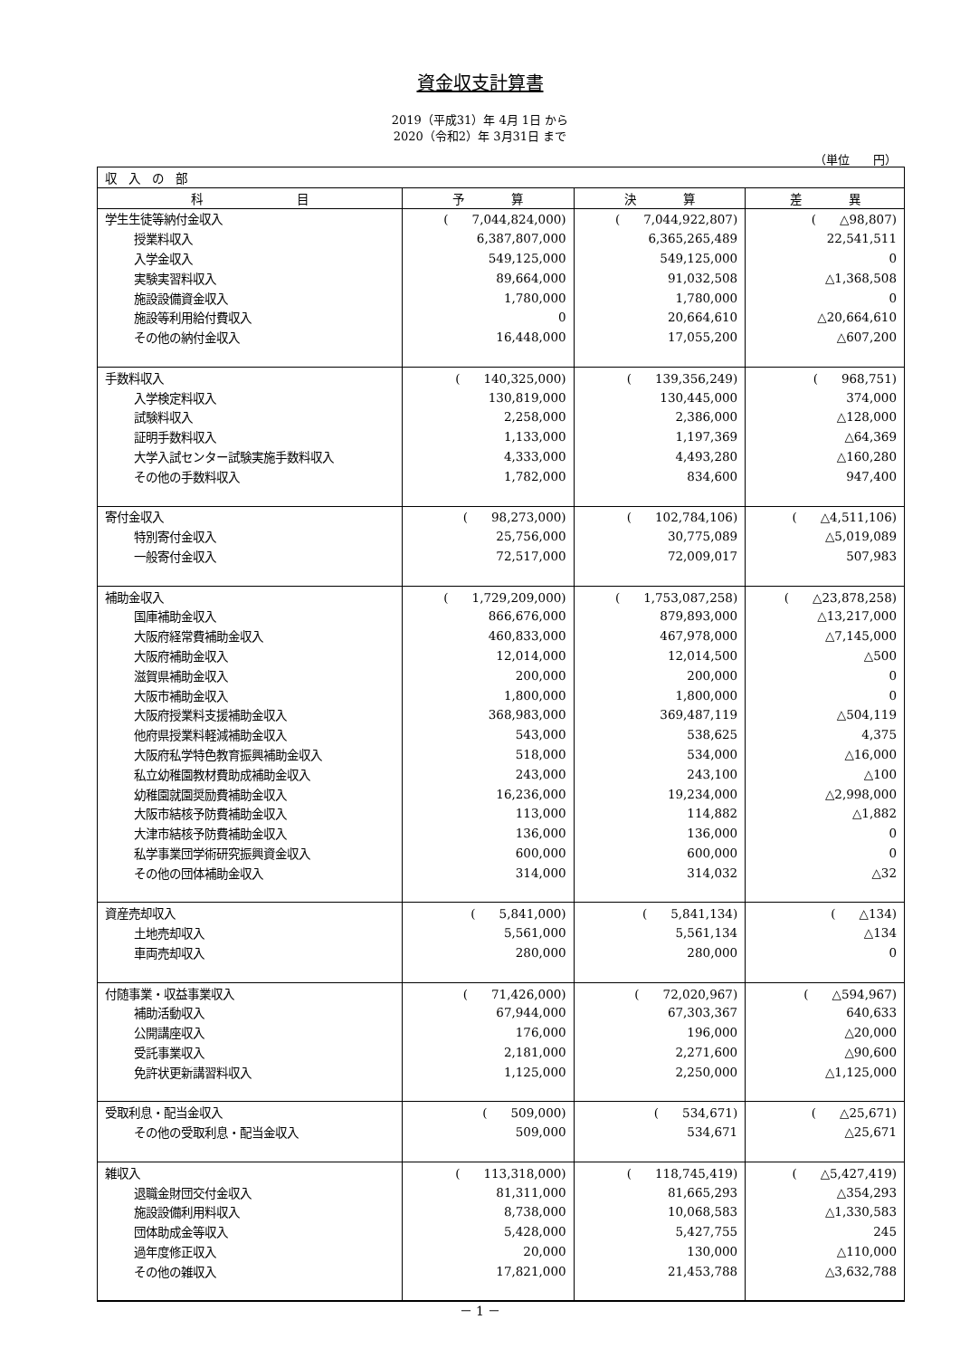資金収支計算書
2019（平成31）年 4月 1日 から
2020（令和2）年 3月31日 まで
（単位　　円）
| 収 入 の 部 | | | |
| 科 目 | 予 算 | 決 算 | 差 異 |
| 学生生徒等納付金収入 | ( 7,044,824,000) | ( 7,044,922,807) | ( △98,807) |
| 授業料収入 | 6,387,807,000 | 6,365,265,489 | 22,541,511 |
| 入学金収入 | 549,125,000 | 549,125,000 | 0 |
| 実験実習料収入 | 89,664,000 | 91,032,508 | △1,368,508 |
| 施設設備資金収入 | 1,780,000 | 1,780,000 | 0 |
| 施設等利用給付費収入 | 0 | 20,664,610 | △20,664,610 |
| その他の納付金収入 | 16,448,000 | 17,055,200 | △607,200 |
| 手数料収入 | ( 140,325,000) | ( 139,356,249) | ( 968,751) |
| 入学検定料収入 | 130,819,000 | 130,445,000 | 374,000 |
| 試験料収入 | 2,258,000 | 2,386,000 | △128,000 |
| 証明手数料収入 | 1,133,000 | 1,197,369 | △64,369 |
| 大学入試センター試験実施手数料収入 | 4,333,000 | 4,493,280 | △160,280 |
| その他の手数料収入 | 1,782,000 | 834,600 | 947,400 |
| 寄付金収入 | ( 98,273,000) | ( 102,784,106) | ( △4,511,106) |
| 特別寄付金収入 | 25,756,000 | 30,775,089 | △5,019,089 |
| 一般寄付金収入 | 72,517,000 | 72,009,017 | 507,983 |
| 補助金収入 | ( 1,729,209,000) | ( 1,753,087,258) | ( △23,878,258) |
| 国庫補助金収入 | 866,676,000 | 879,893,000 | △13,217,000 |
| 大阪府経常費補助金収入 | 460,833,000 | 467,978,000 | △7,145,000 |
| 大阪府補助金収入 | 12,014,000 | 12,014,500 | △500 |
| 滋賀県補助金収入 | 200,000 | 200,000 | 0 |
| 大阪市補助金収入 | 1,800,000 | 1,800,000 | 0 |
| 大阪府授業料支援補助金収入 | 368,983,000 | 369,487,119 | △504,119 |
| 他府県授業料軽減補助金収入 | 543,000 | 538,625 | 4,375 |
| 大阪府私学特色教育振興補助金収入 | 518,000 | 534,000 | △16,000 |
| 私立幼稚園教材費助成補助金収入 | 243,000 | 243,100 | △100 |
| 幼稚園就園奨励費補助金収入 | 16,236,000 | 19,234,000 | △2,998,000 |
| 大阪市結核予防費補助金収入 | 113,000 | 114,882 | △1,882 |
| 大津市結核予防費補助金収入 | 136,000 | 136,000 | 0 |
| 私学事業団学術研究振興資金収入 | 600,000 | 600,000 | 0 |
| その他の団体補助金収入 | 314,000 | 314,032 | △32 |
| 資産売却収入 | ( 5,841,000) | ( 5,841,134) | ( △134) |
| 土地売却収入 | 5,561,000 | 5,561,134 | △134 |
| 車両売却収入 | 280,000 | 280,000 | 0 |
| 付随事業・収益事業収入 | ( 71,426,000) | ( 72,020,967) | ( △594,967) |
| 補助活動収入 | 67,944,000 | 67,303,367 | 640,633 |
| 公開講座収入 | 176,000 | 196,000 | △20,000 |
| 受託事業収入 | 2,181,000 | 2,271,600 | △90,600 |
| 免許状更新講習料収入 | 1,125,000 | 2,250,000 | △1,125,000 |
| 受取利息・配当金収入 | ( 509,000) | ( 534,671) | ( △25,671) |
| その他の受取利息・配当金収入 | 509,000 | 534,671 | △25,671 |
| 雑収入 | ( 113,318,000) | ( 118,745,419) | ( △5,427,419) |
| 退職金財団交付金収入 | 81,311,000 | 81,665,293 | △354,293 |
| 施設設備利用料収入 | 8,738,000 | 10,068,583 | △1,330,583 |
| 団体助成金等収入 | 5,428,000 | 5,427,755 | 245 |
| 過年度修正収入 | 20,000 | 130,000 | △110,000 |
| その他の雑収入 | 17,821,000 | 21,453,788 | △3,632,788 |
－ 1 －